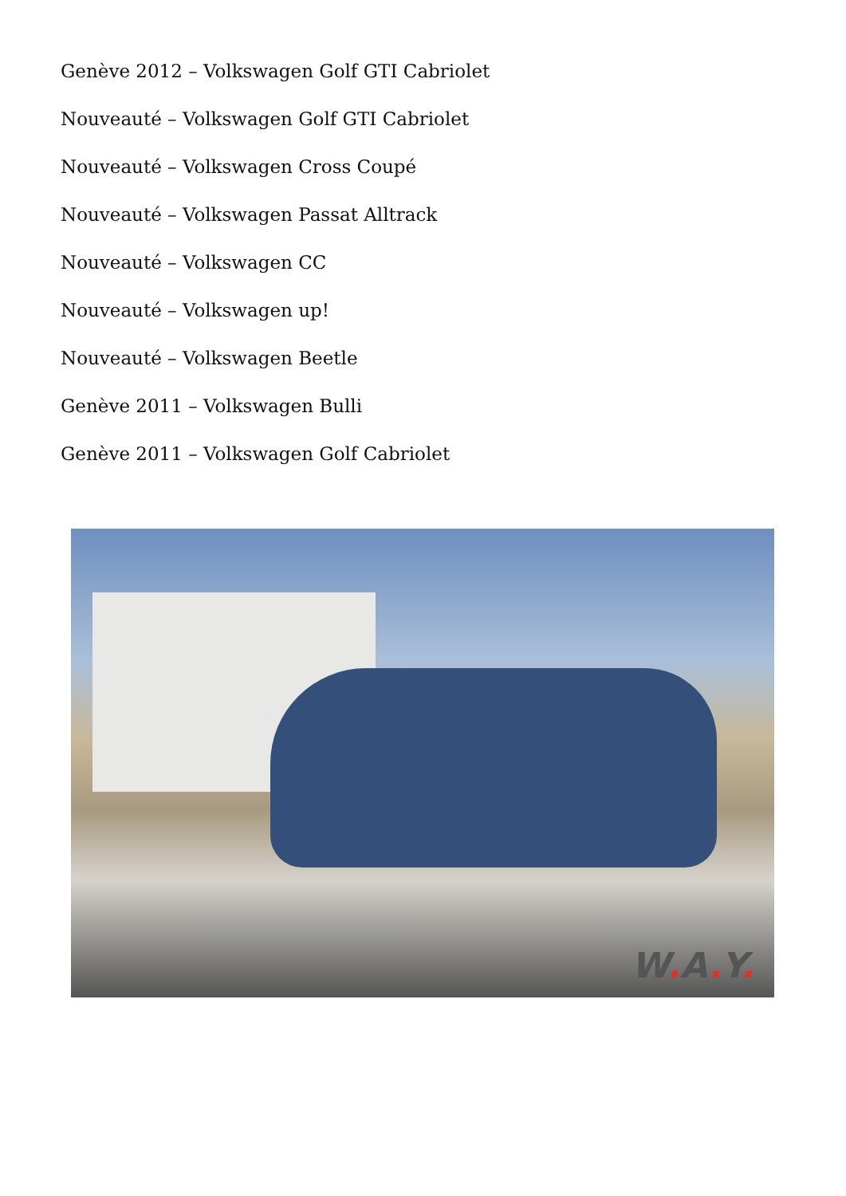Genève 2012 – Volkswagen Golf GTI Cabriolet
Nouveauté – Volkswagen Golf GTI Cabriolet
Nouveauté – Volkswagen Cross Coupé
Nouveauté – Volkswagen Passat Alltrack
Nouveauté – Volkswagen CC
Nouveauté – Volkswagen up!
Nouveauté – Volkswagen Beetle
Genève 2011 – Volkswagen Bulli
Genève 2011 – Volkswagen Golf Cabriolet
W. A. Y.